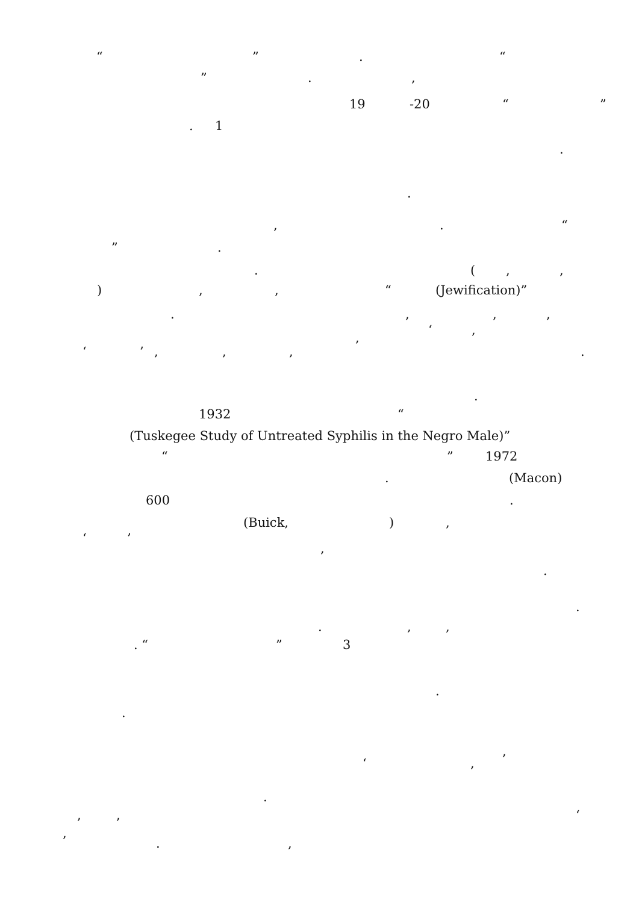“”. “
”.,
19 -20 “”
. 1
.
.
,. “
”.
. (,,
),, “(Jewification)”
.,,,
‘,
,
‘’,,,.
.
1932 “
(Tuskegee Study of Untreated Syphilis in the Negro Male)”
“” 1972
. (Macon)
600.
(Buick,),
‘’
,
.
.
.,,
. “” 3
.
.
,
‘,
.
,, ‘
,
.,